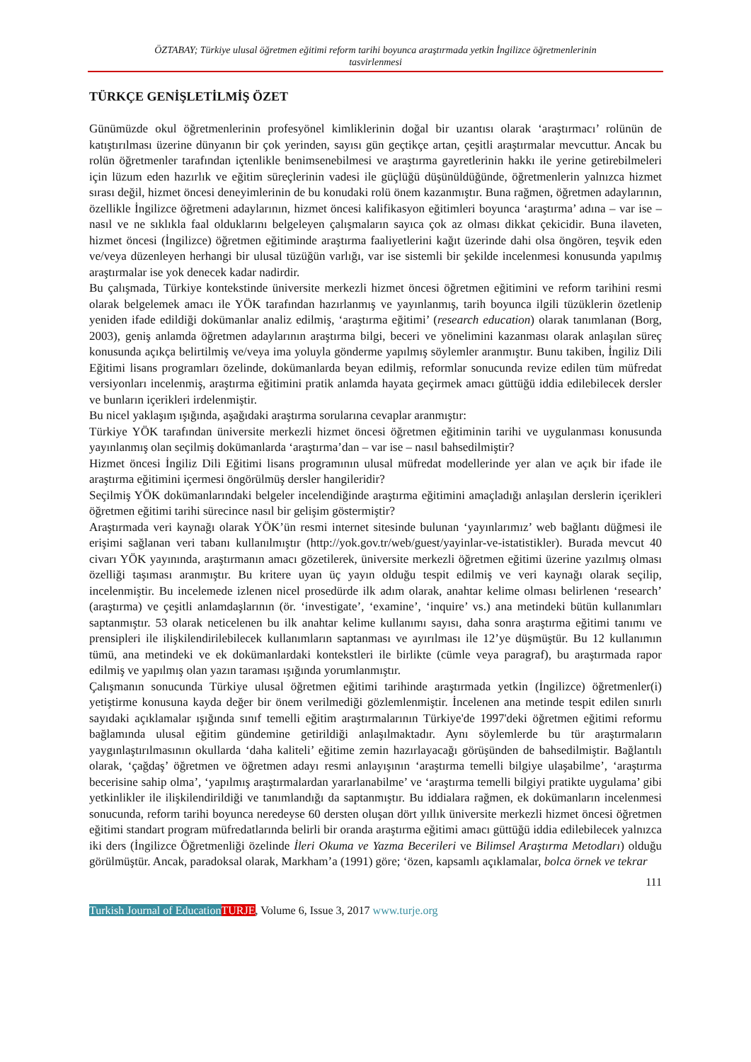ÖZTABAY; Türkiye ulusal öğretmen eğitimi reform tarihi boyunca araştırmada yetkin İngilizce öğretmenlerinin
tasvirlenmesi
TÜRKÇE GENİŞLETİLMİŞ ÖZET
Günümüzde okul öğretmenlerinin profesyönel kimliklerinin doğal bir uzantısı olarak ‘araştırmacı’ rolünün de katıştırılması üzerine dünyanın bir çok yerinden, sayısı gün geçtikçe artan, çeşitli araştırmalar mevcuttur. Ancak bu rolün öğretmenler tarafından içtenlikle benimsenebilmesi ve araştırma gayretlerinin hakkı ile yerine getirebilmeleri için lüzum eden hazırlık ve eğitim süreçlerinin vadesi ile güçlüğü düşünüldüğünde, öğretmenlerin yalnızca hizmet sırası değil, hizmet öncesi deneyimlerinin de bu konudaki rolü önem kazanmıştır. Buna rağmen, öğretmen adaylarının, özellikle İngilizce öğretmeni adaylarının, hizmet öncesi kalifikasyon eğitimleri boyunca ‘araştırma’ adına – var ise – nasıl ve ne sıklıkla faal olduklarını belgeleyen çalışmaların sayıca çok az olması dikkat çekicidir. Buna ilaveten, hizmet öncesi (İngilizce) öğretmen eğitiminde araştırma faaliyetlerini kağıt üzerinde dahi olsa öngören, teşvik eden ve/veya düzenleyen herhangi bir ulusal tüzüğün varlığı, var ise sistemli bir şekilde incelenmesi konusunda yapılmış araştırmalar ise yok denecek kadar nadirdir.
Bu çalışmada, Türkiye kontekstinde üniversite merkezli hizmet öncesi öğretmen eğitimini ve reform tarihini resmi olarak belgelemek amacı ile YÖK tarafından hazırlanmış ve yayınlanmış, tarih boyunca ilgili tüzüklerin özetlenip yeniden ifade edildiği dokümanlar analiz edilmiş, ‘araştırma eğitimi’ (research education) olarak tanımlanan (Borg, 2003), geniş anlamda öğretmen adaylarının araştırma bilgi, beceri ve yönelimini kazanması olarak anlaşılan süreç konusunda açıkça belirtilmiş ve/veya ima yoluyla gönderme yapılmış söylemler aranmıştır. Bunu takiben, İngiliz Dili Eğitimi lisans programları özelinde, dokümanlarda beyan edilmiş, reformlar sonucunda revize edilen tüm müfredat versiyonları incelenmiş, araştırma eğitimini pratik anlamda hayata geçirmek amacı güttüğü iddia edilebilecek dersler ve bunların içerikleri irdelenmiştir.
Bu nicel yaklaşım ışığında, aşağıdaki araştırma sorularına cevaplar aranmıştır:
Türkiye YÖK tarafından üniversite merkezli hizmet öncesi öğretmen eğitiminin tarihi ve uygulanması konusunda yayınlanmış olan seçilmiş dokümanlarda ‘araştırma’dan – var ise – nasıl bahsedilmiştir?
Hizmet öncesi İngiliz Dili Eğitimi lisans programının ulusal müfredat modellerinde yer alan ve açık bir ifade ile araştırma eğitimini içermesi öngörülmüş dersler hangileridir?
Seçilmiş YÖK dokümanlarındaki belgeler incelendiğinde araştırma eğitimini amaçladığı anlaşılan derslerin içerikleri öğretmen eğitimi tarihi sürecince nasıl bir gelişim göstermiştir?
Araştırmada veri kaynağı olarak YÖK’ün resmi internet sitesinde bulunan ‘yayınlarımız’ web bağlantı düğmesi ile erişimi sağlanan veri tabanı kullanılmıştır (http://yok.gov.tr/web/guest/yayinlar-ve-istatistikler). Burada mevcut 40 civarı YÖK yayınında, araştırmanın amacı gözetilerek, üniversite merkezli öğretmen eğitimi üzerine yazılmış olması özelliği taşıması aranmıştır. Bu kritere uyan üç yayın olduğu tespit edilmiş ve veri kaynağı olarak seçilip, incelenmiştir. Bu incelemede izlenen nicel prosedürde ilk adım olarak, anahtar kelime olması belirlenen ‘research’ (araştırma) ve çeşitli anlamdaşlarının (ör. ‘investigate’, ‘examine’, ‘inquire’ vs.) ana metindeki bütün kullanımları saptanmıştır. 53 olarak neticelenen bu ilk anahtar kelime kullanımı sayısı, daha sonra araştırma eğitimi tanımı ve prensipleri ile ilişkilendirilebilecek kullanımların saptanması ve ayırılması ile 12’ye düşmüştür. Bu 12 kullanımın tümü, ana metindeki ve ek dokümanlardaki kontekstleri ile birlikte (cümle veya paragraf), bu araştırmada rapor edilmiş ve yapılmış olan yazın taraması ışığında yorumlanmıştır.
Çalışmanın sonucunda Türkiye ulusal öğretmen eğitimi tarihinde araştırmada yetkin (İngilizce) öğretmenler(i) yetiştirme konusuna kayda değer bir önem verilmediği gözlemlenmiştir. İncelenen ana metinde tespit edilen sınırlı sayıdaki açıklamalar ışığında sınıf temelli eğitim araştırmalarının Türkiye'de 1997'deki öğretmen eğitimi reformu bağlamında ulusal eğitim gündemine getirildiği anlaşılmaktadır. Aynı söylemlerde bu tür araştırmaların yaygınlaştırılmasının okullarda ‘daha kaliteli’ eğitime zemin hazırlayacağı görüşünden de bahsedilmiştir. Bağlantılı olarak, ‘çağdaş’ öğretmen ve öğretmen adayı resmi anlayışının ‘araştırma temelli bilgiye ulaşabilme’, ‘araştırma becerisine sahip olma’, ‘yapılmış araştırmalardan yararlanabilme’ ve ‘araştırma temelli bilgiyi pratikte uygulama’ gibi yetkinlikler ile ilişkilendirildiği ve tanımlandığı da saptanmıştır. Bu iddialara rağmen, ek dokümanların incelenmesi sonucunda, reform tarihi boyunca neredeyse 60 dersten oluşan dört yıllık üniversite merkezli hizmet öncesi öğretmen eğitimi standart program müfredatlarında belirli bir oranda araştırma eğitimi amacı güttüğü iddia edilebilecek yalnızca iki ders (İngilizce Öğretmenliği özelinde İleri Okuma ve Yazma Becerileri ve Bilimsel Araştırma Metodları) olduğu görülmüştür. Ancak, paradoksal olarak, Markham’a (1991) göre; ‘özen, kapsamlı açıklamalar, bolca örnek ve tekrar
111
Turkish Journal of Education TURJE, Volume 6, Issue 3, 2017 www.turje.org